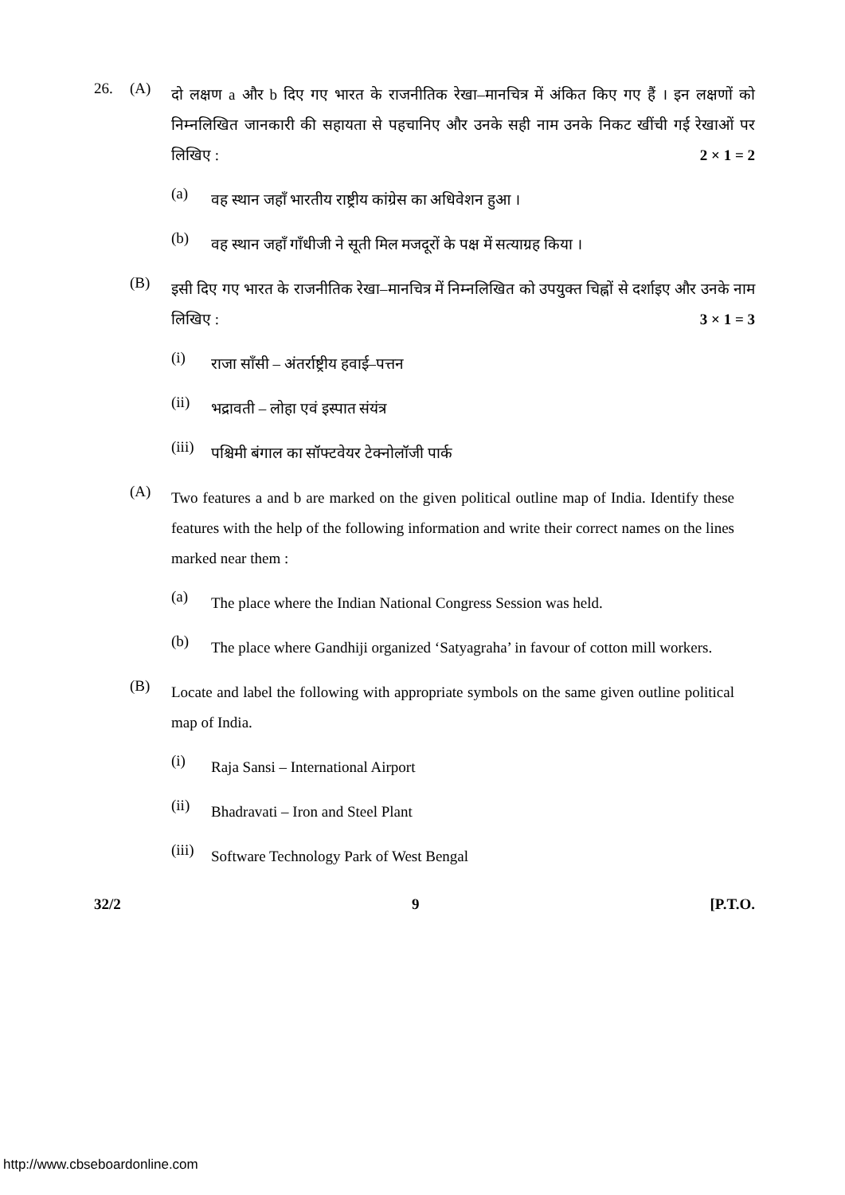26. (A)
दो लक्षण a और b दिए गए भारत के राजनीतिक रेखा–मानचित्र में अंकित किए गए हैं । इन लक्षणों को निम्नलिखित जानकारी की सहायता से पहचानिए और उनके सही नाम उनके निकट खींची गई रेखाओं पर लिखिए : 2 × 1 = 2
(a)
वह स्थान जहाँ भारतीय राष्ट्रीय कांग्रेस का अधिवेशन हुआ ।
(b)
वह स्थान जहाँ गाँधीजी ने सूती मिल मजदूरों के पक्ष में सत्याग्रह किया ।
(B)
इसी दिए गए भारत के राजनीतिक रेखा–मानचित्र में निम्नलिखित को उपयुक्त चिह्नों से दर्शाइए और उनके नाम लिखिए : 3 × 1 = 3
(i)
राजा साँसी – अंतर्राष्ट्रीय हवाई–पत्तन
(ii)
भद्रावती – लोहा एवं इस्पात संयंत्र
(iii)
पश्चिमी बंगाल का सॉफ्टवेयर टेक्नोलॉजी पार्क
(A)
Two features a and b are marked on the given political outline map of India. Identify these features with the help of the following information and write their correct names on the lines marked near them :
(a)
The place where the Indian National Congress Session was held.
(b)
The place where Gandhiji organized ‘Satyagraha’ in favour of cotton mill workers.
(B)
Locate and label the following with appropriate symbols on the same given outline political map of India.
(i)
Raja Sansi – International Airport
(ii)
Bhadravati – Iron and Steel Plant
(iii)
Software Technology Park of West Bengal
32/2 9 [P.T.O.
http://www.cbseboardonline.com